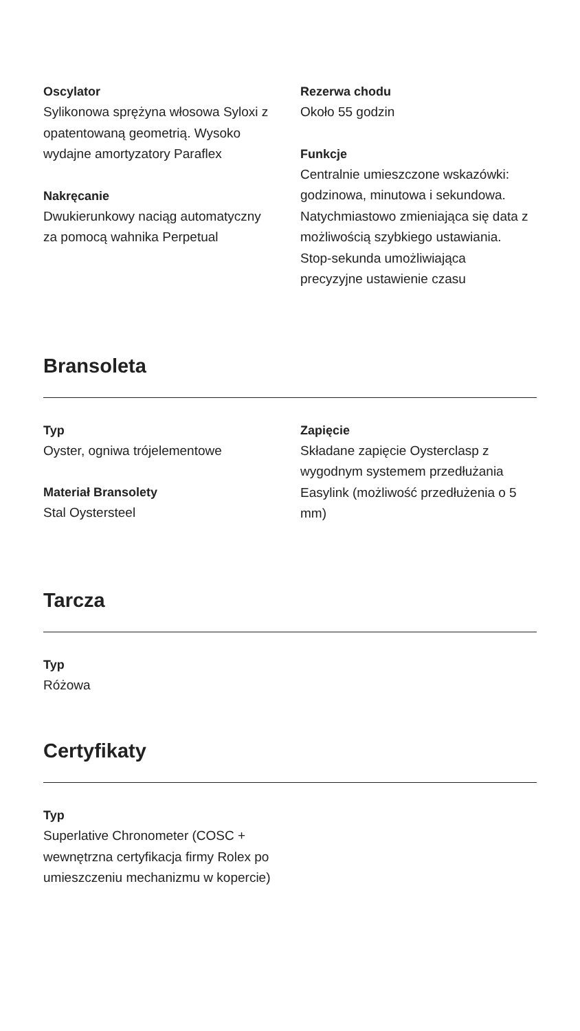Oscylator
Sylikonowa sprężyna włosowa Syloxi z opatentowaną geometrią. Wysoko wydajne amortyzatory Paraflex
Nakręcanie
Dwukierunkowy naciąg automatyczny za pomocą wahnika Perpetual
Rezerwa chodu
Około 55 godzin
Funkcje
Centralnie umieszczone wskazówki: godzinowa, minutowa i sekundowa. Natychmiastowo zmieniająca się data z możliwością szybkiego ustawiania. Stop-sekunda umożliwiająca precyzyjne ustawienie czasu
Bransoleta
Typ
Oyster, ogniwa trójelementowe
Materiał Bransolety
Stal Oystersteel
Zapięcie
Składane zapięcie Oysterclasp z wygodnym systemem przedłużania Easylink (możliwość przedłużenia o 5 mm)
Tarcza
Typ
Różowa
Certyfikaty
Typ
Superlative Chronometer (COSC + wewnętrzna certyfikacja firmy Rolex po umieszczeniu mechanizmu w kopercie)